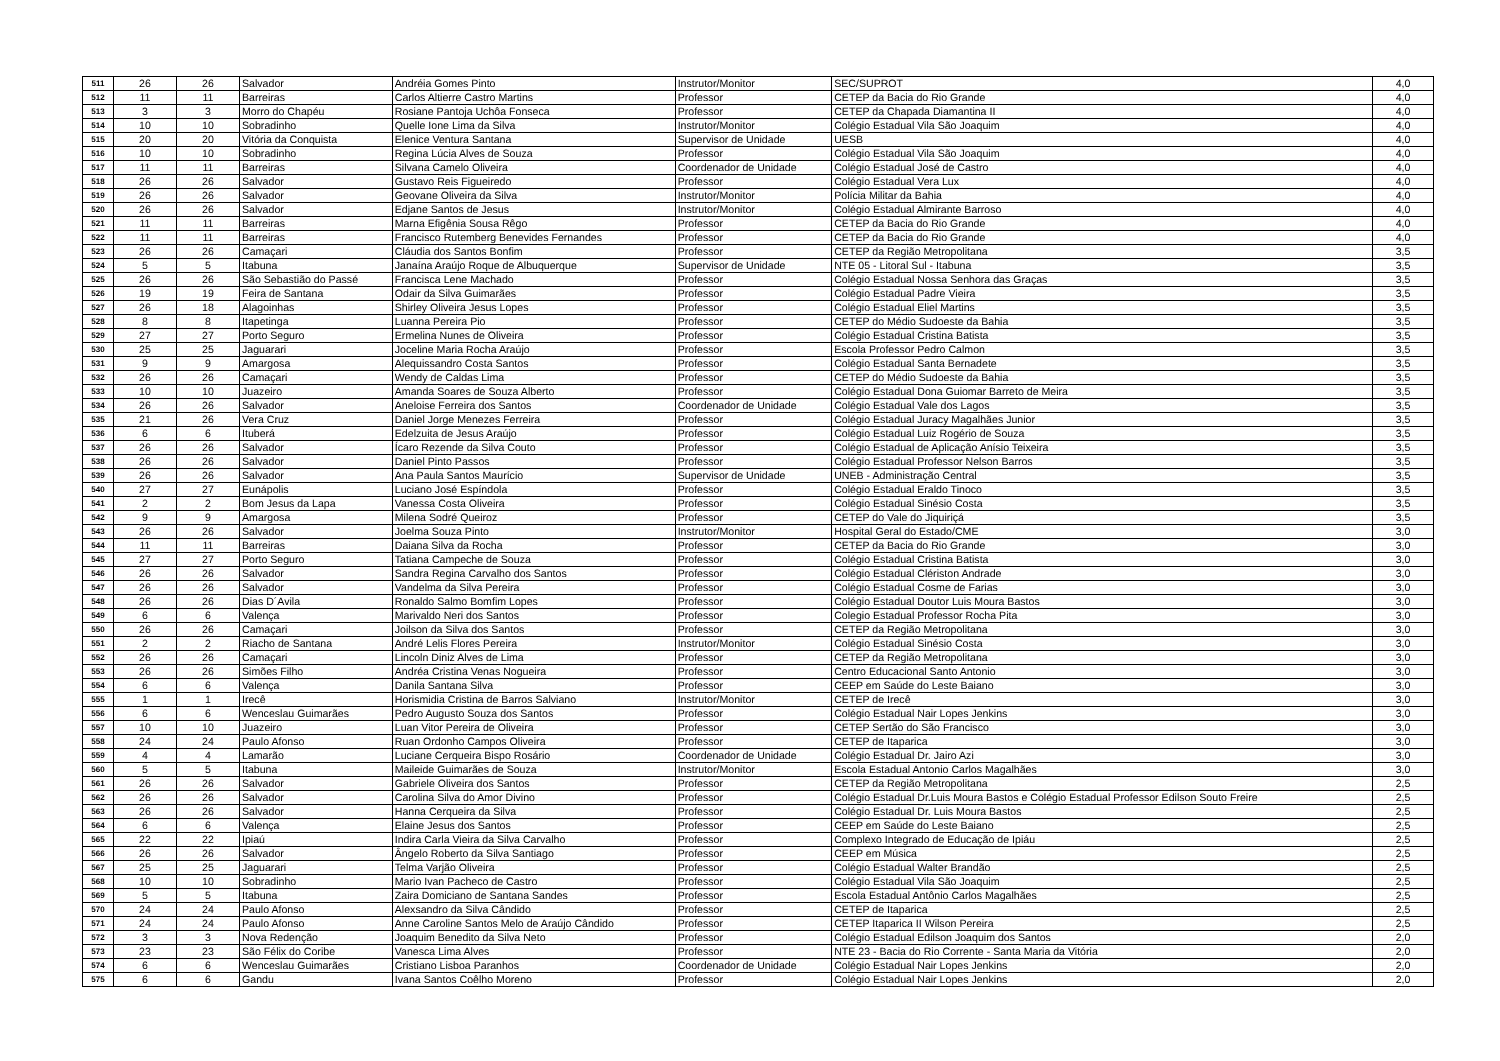| 511 | 26 | 26 | Salvador | Andréia Gomes Pinto | Instrutor/Monitor | SEC/SUPROT | 4,0 |
| 512 | 11 | 11 | Barreiras | Carlos Altierre Castro Martins | Professor | CETEP da Bacia do Rio Grande | 4,0 |
| 513 | 3 | 3 | Morro do Chapéu | Rosiane Pantoja Uchôa Fonseca | Professor | CETEP da Chapada Diamantina II | 4,0 |
| 514 | 10 | 10 | Sobradinho | Quelle Ione Lima da Silva | Instrutor/Monitor | Colégio Estadual Vila São Joaquim | 4,0 |
| 515 | 20 | 20 | Vitória da Conquista | Elenice Ventura Santana | Supervisor de Unidade | UESB | 4,0 |
| 516 | 10 | 10 | Sobradinho | Regina Lúcia Alves de Souza | Professor | Colégio Estadual Vila São Joaquim | 4,0 |
| 517 | 11 | 11 | Barreiras | Silvana Camelo Oliveira | Coordenador de Unidade | Colégio Estadual José de Castro | 4,0 |
| 518 | 26 | 26 | Salvador | Gustavo Reis Figueiredo | Professor | Colégio Estadual Vera Lux | 4,0 |
| 519 | 26 | 26 | Salvador | Geovane Oliveira da Silva | Instrutor/Monitor | Polícia Militar da Bahia | 4,0 |
| 520 | 26 | 26 | Salvador | Edjane Santos de Jesus | Instrutor/Monitor | Colégio Estadual Almirante Barroso | 4,0 |
| 521 | 11 | 11 | Barreiras | Marna Efigênia Sousa Rêgo | Professor | CETEP da Bacia do Rio Grande | 4,0 |
| 522 | 11 | 11 | Barreiras | Francisco Rutemberg Benevides Fernandes | Professor | CETEP da Bacia do Rio Grande | 4,0 |
| 523 | 26 | 26 | Camaçari | Cláudia dos Santos Bonfim | Professor | CETEP da Região Metropolitana | 3,5 |
| 524 | 5 | 5 | Itabuna | Janaína Araújo Roque de Albuquerque | Supervisor de Unidade | NTE 05 - Litoral Sul - Itabuna | 3,5 |
| 525 | 26 | 26 | São Sebastião do Passé | Francisca Lene Machado | Professor | Colégio Estadual Nossa Senhora das Graças | 3,5 |
| 526 | 19 | 19 | Feira de Santana | Odair da Silva Guimarães | Professor | Colégio Estadual Padre Vieira | 3,5 |
| 527 | 26 | 18 | Alagoinhas | Shirley Oliveira Jesus Lopes | Professor | Colégio Estadual Eliel Martins | 3,5 |
| 528 | 8 | 8 | Itapetinga | Luanna Pereira Pio | Professor | CETEP do Médio Sudoeste da Bahia | 3,5 |
| 529 | 27 | 27 | Porto Seguro | Ermelina Nunes de Oliveira | Professor | Colégio Estadual Cristina Batista | 3,5 |
| 530 | 25 | 25 | Jaguarari | Joceline Maria Rocha Araújo | Professor | Escola Professor Pedro Calmon | 3,5 |
| 531 | 9 | 9 | Amargosa | Alequissandro Costa Santos | Professor | Colégio Estadual Santa Bernadete | 3,5 |
| 532 | 26 | 26 | Camaçari | Wendy de Caldas Lima | Professor | CETEP do Médio Sudoeste da Bahia | 3,5 |
| 533 | 10 | 10 | Juazeiro | Amanda Soares de Souza Alberto | Professor | Colégio Estadual Dona Guiomar Barreto de Meira | 3,5 |
| 534 | 26 | 26 | Salvador | Aneloise Ferreira dos Santos | Coordenador de Unidade | Colégio Estadual Vale dos Lagos | 3,5 |
| 535 | 21 | 26 | Vera Cruz | Daniel Jorge Menezes Ferreira | Professor | Colégio Estadual Juracy Magalhães Junior | 3,5 |
| 536 | 6 | 6 | Ituberá | Edelzuita de Jesus Araújo | Professor | Colégio Estadual Luiz Rogério de Souza | 3,5 |
| 537 | 26 | 26 | Salvador | Ícaro Rezende da Silva Couto | Professor | Colégio Estadual de Aplicação Anísio Teixeira | 3,5 |
| 538 | 26 | 26 | Salvador | Daniel Pinto Passos | Professor | Colégio Estadual Professor Nelson Barros | 3,5 |
| 539 | 26 | 26 | Salvador | Ana Paula Santos Maurício | Supervisor de Unidade | UNEB - Administração Central | 3,5 |
| 540 | 27 | 27 | Eunápolis | Luciano José Espíndola | Professor | Colégio Estadual Eraldo Tinoco | 3,5 |
| 541 | 2 | 2 | Bom Jesus da Lapa | Vanessa Costa Oliveira | Professor | Colégio Estadual Sinésio Costa | 3,5 |
| 542 | 9 | 9 | Amargosa | Milena Sodré Queiroz | Professor | CETEP do Vale do Jiquiriçá | 3,5 |
| 543 | 26 | 26 | Salvador | Joelma Souza Pinto | Instrutor/Monitor | Hospital Geral do Estado/CME | 3,0 |
| 544 | 11 | 11 | Barreiras | Daiana Silva da Rocha | Professor | CETEP da Bacia do Rio Grande | 3,0 |
| 545 | 27 | 27 | Porto Seguro | Tatiana Campeche de Souza | Professor | Colégio Estadual Cristina Batista | 3,0 |
| 546 | 26 | 26 | Salvador | Sandra Regina Carvalho dos Santos | Professor | Colégio Estadual Clériston Andrade | 3,0 |
| 547 | 26 | 26 | Salvador | Vandelma da Silva Pereira | Professor | Colégio Estadual Cosme de Farias | 3,0 |
| 548 | 26 | 26 | Dias D´Avila | Ronaldo Salmo Bomfim Lopes | Professor | Colégio Estadual Doutor Luis Moura Bastos | 3,0 |
| 549 | 6 | 6 | Valença | Marivaldo Neri dos Santos | Professor | Colegio Estadual Professor Rocha Pita | 3,0 |
| 550 | 26 | 26 | Camaçari | Joilson da Silva dos Santos | Professor | CETEP da Região Metropolitana | 3,0 |
| 551 | 2 | 2 | Riacho de Santana | André Lelis Flores Pereira | Instrutor/Monitor | Colégio Estadual Sinésio Costa | 3,0 |
| 552 | 26 | 26 | Camaçari | Lincoln Diniz Alves de Lima | Professor | CETEP da Região Metropolitana | 3,0 |
| 553 | 26 | 26 | Simões Filho | Andréa Cristina Venas Nogueira | Professor | Centro Educacional Santo Antonio | 3,0 |
| 554 | 6 | 6 | Valença | Danila Santana Silva | Professor | CEEP em Saúde do Leste Baiano | 3,0 |
| 555 | 1 | 1 | Irecê | Horismidia Cristina de Barros Salviano | Instrutor/Monitor | CETEP de Irecê | 3,0 |
| 556 | 6 | 6 | Wenceslau Guimarães | Pedro Augusto Souza dos Santos | Professor | Colégio Estadual Nair Lopes Jenkins | 3,0 |
| 557 | 10 | 10 | Juazeiro | Luan Vitor Pereira de Oliveira | Professor | CETEP Sertão do São Francisco | 3,0 |
| 558 | 24 | 24 | Paulo Afonso | Ruan Ordonho Campos Oliveira | Professor | CETEP de Itaparica | 3,0 |
| 559 | 4 | 4 | Lamarão | Luciane Cerqueira Bispo Rosário | Coordenador de Unidade | Colégio Estadual Dr. Jairo Azi | 3,0 |
| 560 | 5 | 5 | Itabuna | Maileide Guimarães de Souza | Instrutor/Monitor | Escola Estadual Antonio Carlos Magalhães | 3,0 |
| 561 | 26 | 26 | Salvador | Gabriele Oliveira dos Santos | Professor | CETEP da Região Metropolitana | 2,5 |
| 562 | 26 | 26 | Salvador | Carolina Silva do Amor Divino | Professor | Colégio Estadual Dr.Luis Moura Bastos e Colégio Estadual Professor Edilson Souto Freire | 2,5 |
| 563 | 26 | 26 | Salvador | Hanna Cerqueira da Silva | Professor | Colégio Estadual Dr. Luis Moura Bastos | 2,5 |
| 564 | 6 | 6 | Valença | Elaine Jesus dos Santos | Professor | CEEP em Saúde do Leste Baiano | 2,5 |
| 565 | 22 | 22 | Ipiaú | Indira Carla Vieira da Silva Carvalho | Professor | Complexo Integrado de Educação de Ipiáu | 2,5 |
| 566 | 26 | 26 | Salvador | Ângelo Roberto da Silva Santiago | Professor | CEEP em Música | 2,5 |
| 567 | 25 | 25 | Jaguarari | Telma Varjão Oliveira | Professor | Colégio Estadual Walter Brandão | 2,5 |
| 568 | 10 | 10 | Sobradinho | Mario Ivan Pacheco de Castro | Professor | Colégio Estadual Vila São Joaquim | 2,5 |
| 569 | 5 | 5 | Itabuna | Zaira Domiciano de Santana Sandes | Professor | Escola Estadual Antônio Carlos Magalhães | 2,5 |
| 570 | 24 | 24 | Paulo Afonso | Alexsandro da Silva Cândido | Professor | CETEP de Itaparica | 2,5 |
| 571 | 24 | 24 | Paulo Afonso | Anne Caroline Santos Melo de Araújo Cândido | Professor | CETEP Itaparica II Wilson Pereira | 2,5 |
| 572 | 3 | 3 | Nova Redenção | Joaquim Benedito da Silva Neto | Professor | Colégio Estadual Edilson Joaquim dos Santos | 2,0 |
| 573 | 23 | 23 | São Félix do Coribe | Vanesca Lima Alves | Professor | NTE 23 - Bacia do Rio Corrente - Santa Maria da Vitória | 2,0 |
| 574 | 6 | 6 | Wenceslau Guimarães | Cristiano Lisboa Paranhos | Coordenador de Unidade | Colégio Estadual Nair Lopes Jenkins | 2,0 |
| 575 | 6 | 6 | Gandu | Ivana Santos Coêlho Moreno | Professor | Colégio Estadual Nair Lopes Jenkins | 2,0 |